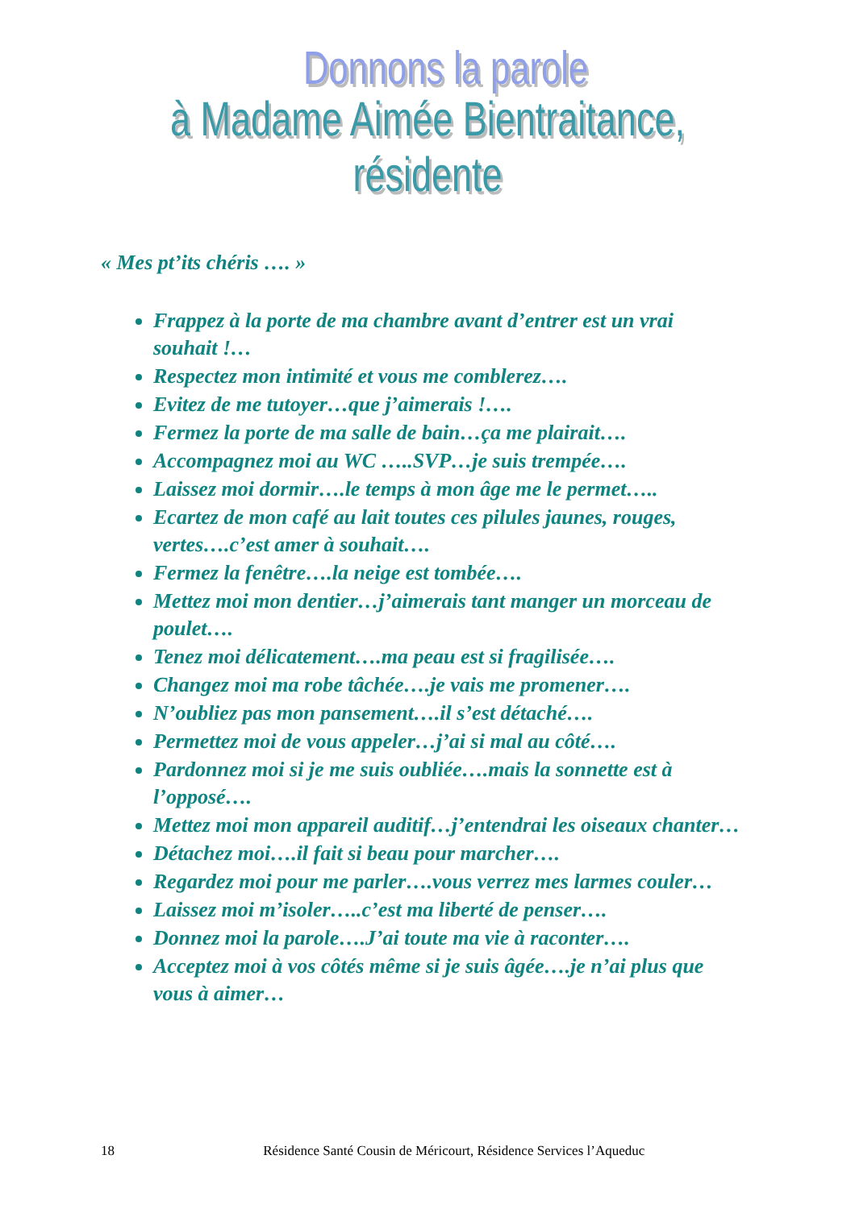Donnons la parole
à Madame Aimée Bientraitance, résidente
« Mes pt’its chéris …. »
Frappez à la porte de ma chambre avant d’entrer est un vrai souhait !…
Respectez mon intimité et vous me comblerez….
Evitez de me tutoyer…que j’aimerais !….
Fermez la porte de ma salle de bain…ça me plairait….
Accompagnez moi au WC …..SVP…je suis trempée….
Laissez moi dormir….le temps à mon âge me le permet…..
Ecartez de mon café au lait toutes ces pilules jaunes, rouges, vertes….c’est amer à souhait….
Fermez la fenêtre….la neige est tombée….
Mettez moi mon dentier…j’aimerais tant manger un morceau de poulet….
Tenez moi délicatement….ma peau est si fragilisée….
Changez moi ma robe tâchée….je vais me promener….
N’oubliez pas mon pansement….il s’est détaché….
Permettez moi de vous appeler…j’ai si mal au côté….
Pardonnez moi si je me suis oubliée….mais la sonnette est à l’opposé….
Mettez moi mon appareil auditif…j’entendrai les oiseaux chanter…
Détachez moi….il fait si beau pour marcher….
Regardez moi pour me parler….vous verrez mes larmes couler…
Laissez moi m’isoler…..c’est ma liberté de penser….
Donnez moi la parole….J’ai toute ma vie à raconter….
Acceptez moi à vos côtés même si je suis âgée….je n’ai plus que vous à aimer…
18 Résidence Santé Cousin de Méricourt, Résidence Services l’Aqueduc